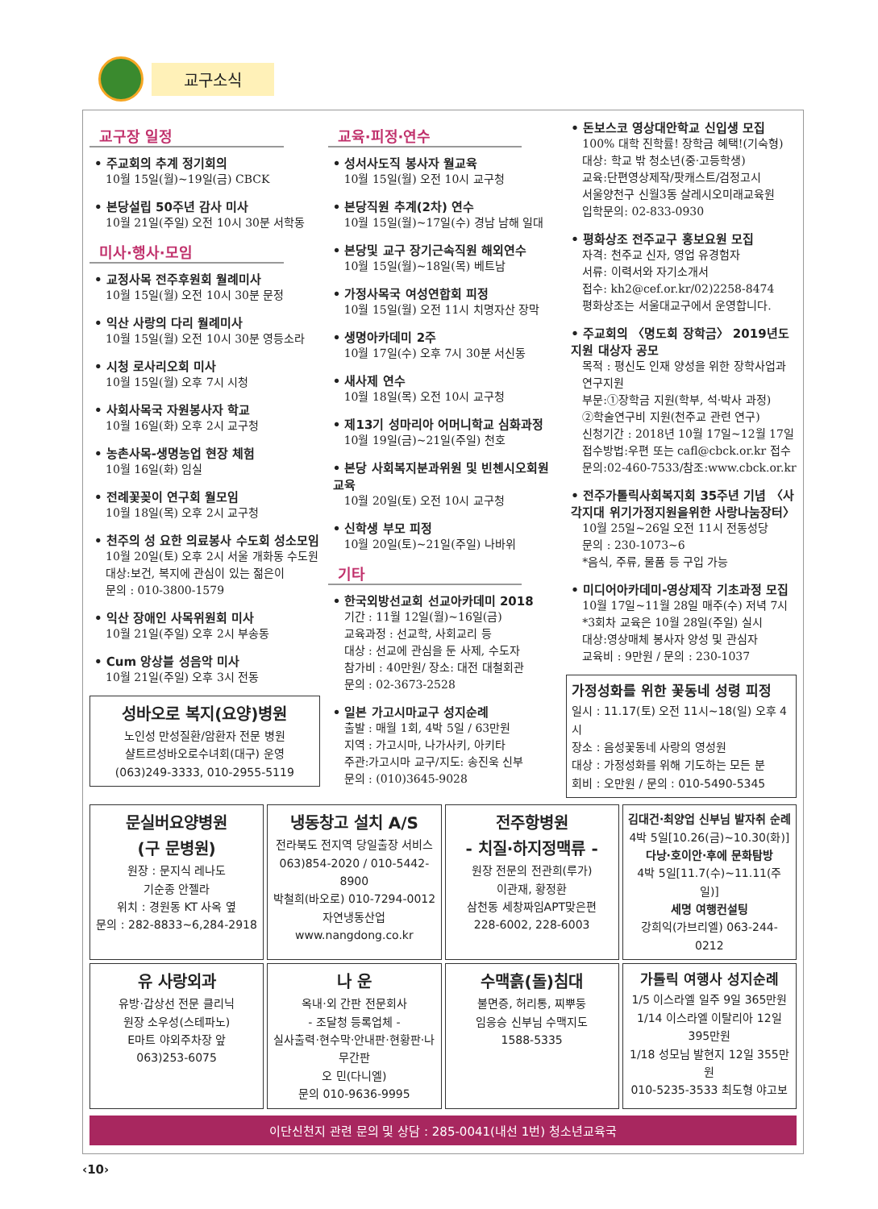교구소식
교구장 일정
• 주교회의 추계 정기회의
10월 15일(월)~19일(금) CBCK
• 본당설립 50주년 감사 미사
10월 21일(주일) 오전 10시 30분 서학동
미사·행사·모임
• 교정사목 전주후원회 월례미사
10월 15일(월) 오전 10시 30분 문정
• 익산 사랑의 다리 월례미사
10월 15일(월) 오전 10시 30분 영등소라
• 시청 로사리오회 미사
10월 15일(월) 오후 7시 시청
• 사회사목국 자원봉사자 학교
10월 16일(화) 오후 2시 교구청
• 농촌사목-생명농업 현장 체험
10월 16일(화) 임실
• 전례꽃꽂이 연구회 월모임
10월 18일(목) 오후 2시 교구청
• 천주의 성 요한 의료봉사 수도회 성소모임
10월 20일(토) 오후 2시 서울 개화동 수도원
대상:보건, 복지에 관심이 있는 젊은이
문의 : 010-3800-1579
• 익산 장애인 사목위원회 미사
10월 21일(주일) 오후 2시 부송동
• Cum 앙상블 성음악 미사
10월 21일(주일) 오후 3시 전동
성바오로 복지(요양)병원
노인성 만성질환/암환자 전문 병원
샬트르성바오로수녀회(대구) 운영
(063)249-3333, 010-2955-5119
교육·피정·연수
• 성서사도직 봉사자 월교육
10월 15일(월) 오전 10시 교구청
• 본당직원 추계(2차) 연수
10월 15일(월)~17일(수) 경남 남해 일대
• 본당및 교구 장기근속직원 해외연수
10월 15일(월)~18일(목) 베트남
• 가정사목국 여성연합회 피정
10월 15일(월) 오전 11시 치명자산 장막
• 생명아카데미 2주
10월 17일(수) 오후 7시 30분 서신동
• 새사제 연수
10월 18일(목) 오전 10시 교구청
• 제13기 성마리아 어머니학교 심화과정
10월 19일(금)~21일(주일) 천호
• 본당 사회복지분과위원 및 빈첸시오회원 교육
10월 20일(토) 오전 10시 교구청
• 신학생 부모 피정
10월 20일(토)~21일(주일) 나바위
기타
• 한국외방선교회 선교아카데미 2018
기간 : 11월 12일(월)~16일(금)
교육과정 : 선교학, 사회교리 등
대상 : 선교에 관심을 둔 사제, 수도자
참가비 : 40만원/ 장소: 대전 대철회관
문의 : 02-3673-2528
• 일본 가고시마교구 성지순례
출발 : 매월 1회, 4박 5일 / 63만원
지역 : 가고시마, 나가사키, 아키타
주관:가고시마 교구/지도: 송진욱 신부
문의 : (010)3645-9028
• 돈보스코 영상대안학교 신입생 모집
100% 대학 진학률! 장학금 혜택!(기숙형)
대상: 학교 밖 청소년(중·고등학생)
교육:단편영상제작/팟캐스트/검정고시
서울양천구 신월3동 살레시오미래교육원
입학문의: 02-833-0930
• 평화상조 전주교구 홍보요원 모집
자격: 천주교 신자, 영업 유경험자
서류: 이력서와 자기소개서
접수: kh2@cef.or.kr/02)2258-8474
평화상조는 서울대교구에서 운영합니다.
• 주교회의 〈명도회 장학금〉 2019년도 지원 대상자 공모
목적 : 평신도 인재 양성을 위한 장학사업과 연구지원
부문:①장학금 지원(학부, 석·박사 과정)
②학술연구비 지원(천주교 관련 연구)
신청기간 : 2018년 10월 17일~12월 17일
접수방법:우편 또는 cafl@cbck.or.kr 접수
문의:02-460-7533/참조:www.cbck.or.kr
• 전주가톨릭사회복지회 35주년 기념 〈사각지대 위기가정지원을위한 사랑나눔장터〉
10월 25일~26일 오전 11시 전동성당
문의 : 230-1073~6
*음식, 주류, 물품 등 구입 가능
• 미디어아카데미-영상제작 기초과정 모집
10월 17일~11월 28일 매주(수) 저녁 7시
*3회차 교육은 10월 28일(주일) 실시
대상:영상매체 봉사자 양성 및 관심자
교육비 : 9만원 / 문의 : 230-1037
가정성화를 위한 꽃동네 성령 피정
일시 : 11.17(토) 오전 11시~18(일) 오후 4시
장소 : 음성꽃동네 사랑의 영성원
대상 : 가정성화를 위해 기도하는 모든 분
회비 : 오만원 / 문의 : 010-5490-5345
문실버요양병원
(구 문병원)
원장 : 문지식 레나도
기순종 안젤라
위치 : 경원동 KT 사옥 옆
문의 : 282-8833~6,284-2918
냉동창고 설치 A/S
전라북도 전지역 당일출장 서비스
063)854-2020 / 010-5442-8900
박철희(바오로) 010-7294-0012
자연냉동산업 www.nangdong.co.kr
전주항병원
- 치질·하지정맥류 -
원장 전문의 전관희(루가)
이관재, 황정환
삼천동 세창짜임APT맞은편
228-6002, 228-6003
김대건·최양업 신부님 발자취 순례
4박 5일[10.26(금)~10.30(화)]
다낭·호이안·후에 문화탐방
4박 5일[11.7(수)~11.11(주일)]
세명 여행컨설팅
강희익(가브리엘) 063-244-0212
유 사랑외과
유방·갑상선 전문 클리닉
원장 소우성(스테파노)
E마트 야외주차장 앞
063)253-6075
나 운
옥내·외 간판 전문회사
- 조달청 등록업체 -
실사출력·현수막·안내판·현황판·나무간판
오 민(다니엘)
문의 010-9636-9995
수맥흙(돌)침대
불면증, 허리통, 찌뿌둥
임응승 신부님 수맥지도
1588-5335
가톨릭 여행사 성지순례
1/5 이스라엘 일주 9일 365만원
1/14 이스라엘 이탈리아 12일 395만원
1/18 성모님 발현지 12일 355만원
010-5235-3533 최도형 야고보
이단신천지 관련 문의 및 상담 : 285-0041(내선 1번) 청소년교육국
‹10›